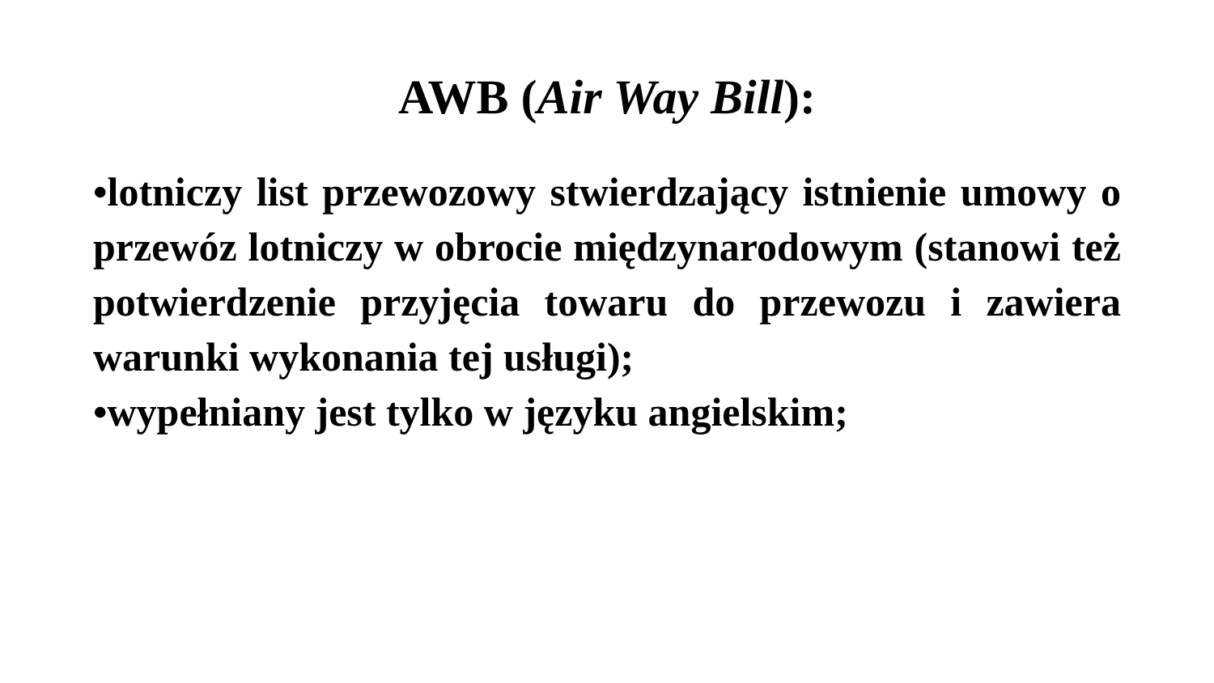AWB (Air Way Bill):
•lotniczy list przewozowy stwierdzający istnienie umowy o przewóz lotniczy w obrocie międzynarodowym (stanowi też potwierdzenie przyjęcia towaru do przewozu i zawiera warunki wykonania tej usługi);
•wypełniany jest tylko w języku angielskim;